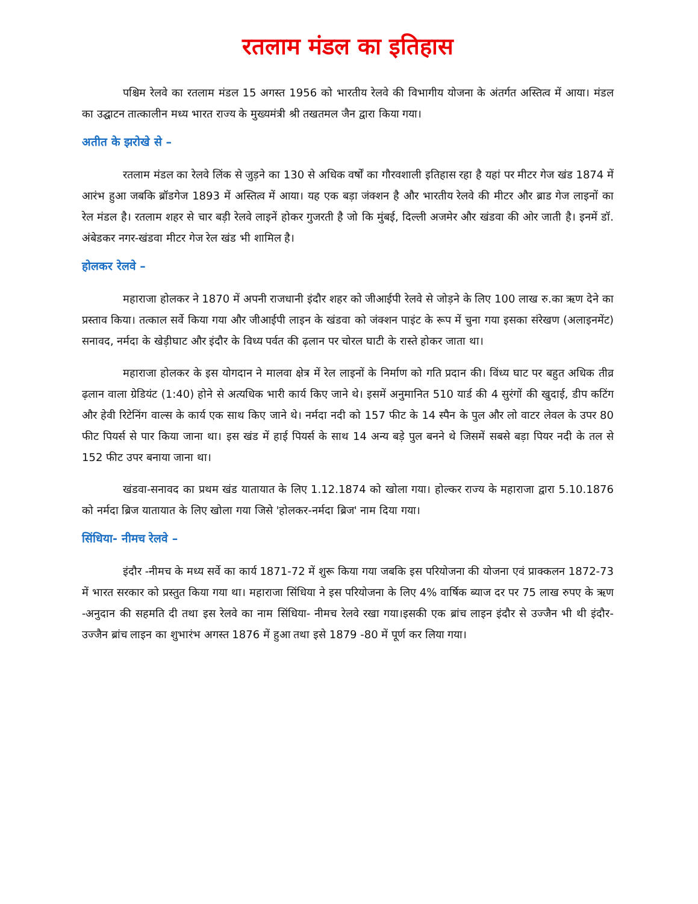रतलाम मंडल का इतिहास
पश्चिम रेलवे का रतलाम मंडल 15 अगस्त 1956 को भारतीय रेलवे की विभागीय योजना के अंतर्गत अस्तित्व में आया। मंडल का उद्घाटन तात्कालीन मध्य भारत राज्य के मुख्यमंत्री श्री तखतमल जैन द्वारा किया गया।
अतीत के झरोखे से –
रतलाम मंडल का रेलवे लिंक से जुड़ने का 130 से अधिक वर्षों का गौरवशाली इतिहास रहा है यहां पर मीटर गेज खंड 1874 में आरंभ हुआ जबकि ब्रॉडगेज 1893 में अस्तित्व में आया। यह एक बड़ा जंक्शन है और भारतीय रेलवे की मीटर और ब्राड गेज लाइनों का रेल मंडल है। रतलाम शहर से चार बड़ी रेलवे लाइनें होकर गुजरती है जो कि मुंबई, दिल्ली अजमेर और खंडवा की ओर जाती है। इनमें डॉ. अंबेडकर नगर-खंडवा मीटर गेज रेल खंड भी शामिल है।
होलकर रेलवे –
महाराजा होलकर ने 1870 में अपनी राजधानी इंदौर शहर को जीआईपी रेलवे से जोड़ने के लिए 100 लाख रु.का ऋण देने का प्रस्ताव किया। तत्काल सर्वे किया गया और जीआईपी लाइन के खंडवा को जंक्शन पाइंट के रूप में चुना गया इसका संरेखण (अलाइनमेंट) सनावद, नर्मदा के खेड़ीघाट और इंदौर के विध्य पर्वत की ढ़लान पर चोरल घाटी के रास्ते होकर जाता था।
महाराजा होलकर के इस योगदान ने मालवा क्षेत्र में रेल लाइनों के निर्माण को गति प्रदान की। विंध्य घाट पर बहुत अधिक तीव्र ढ़लान वाला ग्रेडियंट (1:40) होने से अत्यधिक भारी कार्य किए जाने थे। इसमें अनुमानित 510 यार्ड की 4 सुरंगों की खुदाई, डीप कटिंग और हेवी रिटेनिंग वाल्स के कार्य एक साथ किए जाने थे। नर्मदा नदी को 157 फीट के 14 स्पैन के पुल और लो वाटर लेवल के उपर 80 फीट पियर्स से पार किया जाना था। इस खंड में हाई पियर्स के साथ 14 अन्य बड़े पुल बनने थे जिसमें सबसे बड़ा पियर नदी के तल से 152 फीट उपर बनाया जाना था।
खंडवा-सनावद का प्रथम खंड यातायात के लिए 1.12.1874 को खोला गया। होल्कर राज्य के महाराजा द्वारा 5.10.1876 को नर्मदा ब्रिज यातायात के लिए खोला गया जिसे 'होलकर-नर्मदा ब्रिज' नाम दिया गया।
सिंधिया- नीमच रेलवे –
इंदौर -नीमच के मध्य सर्वे का कार्य 1871-72 में शुरू किया गया जबकि इस परियोजना की योजना एवं प्राक्कलन 1872-73 में भारत सरकार को प्रस्तुत किया गया था। महाराजा सिंधिया ने इस परियोजना के लिए 4% वार्षिक ब्याज दर पर 75 लाख रुपए के ऋण -अनुदान की सहमति दी तथा इस रेलवे का नाम सिंधिया- नीमच रेलवे रखा गया।इसकी एक ब्रांच लाइन इंदौर से उज्जैन भी थी इंदौर- उज्जैन ब्रांच लाइन का शुभारंभ अगस्त 1876 में हुआ तथा इसे 1879 -80 में पूर्ण कर लिया गया।